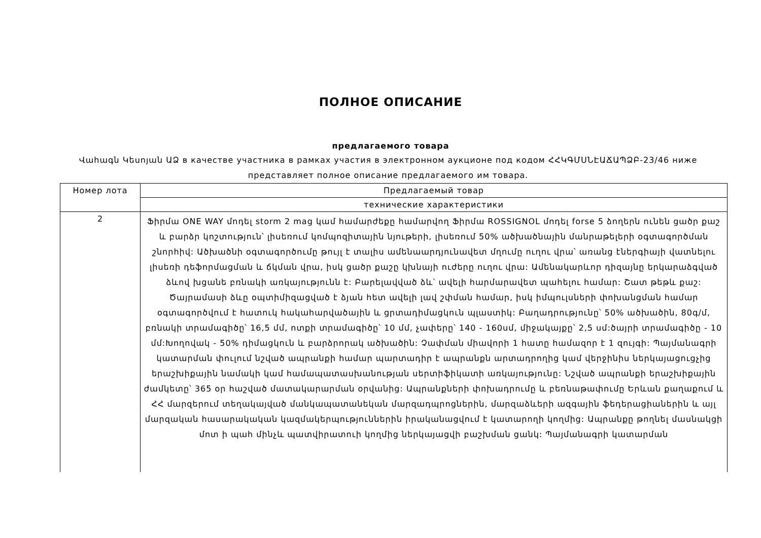ПОЛНОЕ ОПИСАНИЕ
предлагаемого товара
Վահագն Կեսոյան ԱՁ в качестве участника в рамках участия в электронном аукционе под кодом ՀՀԿԳՄՍՆԷԱՃԱՊՁԲ-23/46 ниже представляет полное описание предлагаемого им товара.
| Номер лота | Предлагаемый товар |
| --- | --- |
| | технические характеристики |
| 2 | Ֆիրմա ONE WAY մոդել storm 2 mag կամ համարժեքը համարվող Ֆիրմա ROSSIGNOL մոդել forse 5 ձողերն ունեն ցածր քաշ և բարձր կոշտություն՝ լիսեռում կոմպոզիտային նյութերի, լիսեռում 50% ածխածնային մանրաթելերի օգտագործման շնորհիվ: Ածխածնի օգտագործումը թույլ է տալիս ամենաարդյունավետ մղումը ուղու վրա՝ առանց էներգիայի վատնելու լիսեռի դեֆորմացման և ճկման վրա, իսկ ցածր քաշը կխնայի ուժերը ուղու վրա: Ամենակարևոր դիզայնը երկարաձգված ձևով խցանե բռնակի առկայությունն է: Բարելավված ձև՝ ավելի հարմարավետ պահելու համար: Շատ թեթև քաշ: Ծայրամասի ձևը օպտիմիզացված է ձյան հետ ավելի լավ շփման համար, իսկ իմպուլսների փոխանցման համար օգտագործվում է հատուկ հակահարվածային և ցրտադիմացկուն պլաստիկ: Բաղադրությունը՝ 50% ածխածին, 80գ/մ, բռնակի տրամագիծը՝ 16,5 մմ, ոտքի տրամագիծը՝ 10 մմ, չափերը՝ 140 - 160սմ, միջակայքը՝ 2,5 սմ:ծայրի տրամագիծը - 10 մմ:Խողովակ - 50% դիմացկուն և բարձրորակ ածխածին: Չափման միավորի 1 հատը համազոր է 1 զույգի: Պայմանագրի կատարման փուլում նշված ապրանքի համար պարտադիր է ապրանքն արտադրողից կամ վերջինիս ներկայացուցչից երաշխիքային նամակի կամ համապատասխանության սերտիֆիկատի առկայությունը: Նշված ապրանքի երաշխիքային ժամկետը՝ 365 օր հաշված մատակարարման օրվանից: Ապրանքների փոխադրումը և բեռնաթափումը Երևան քաղաքում և ՀՀ մարզերում տեղակայված մանկապատանեկան մարզադպրոցներին, մարզաձևերի ազգային ֆեդերացիաներին և այլ մարզական հասարակական կազմակերպություններին իրականացվում է կատարողի կողմից: Ապրանքը թողնել մասնակցի մոտ ի պահ մինչև պատվիրատուի կողմից ներկայացվի բաշխման ցանկ: Պայմանագրի կատարման |